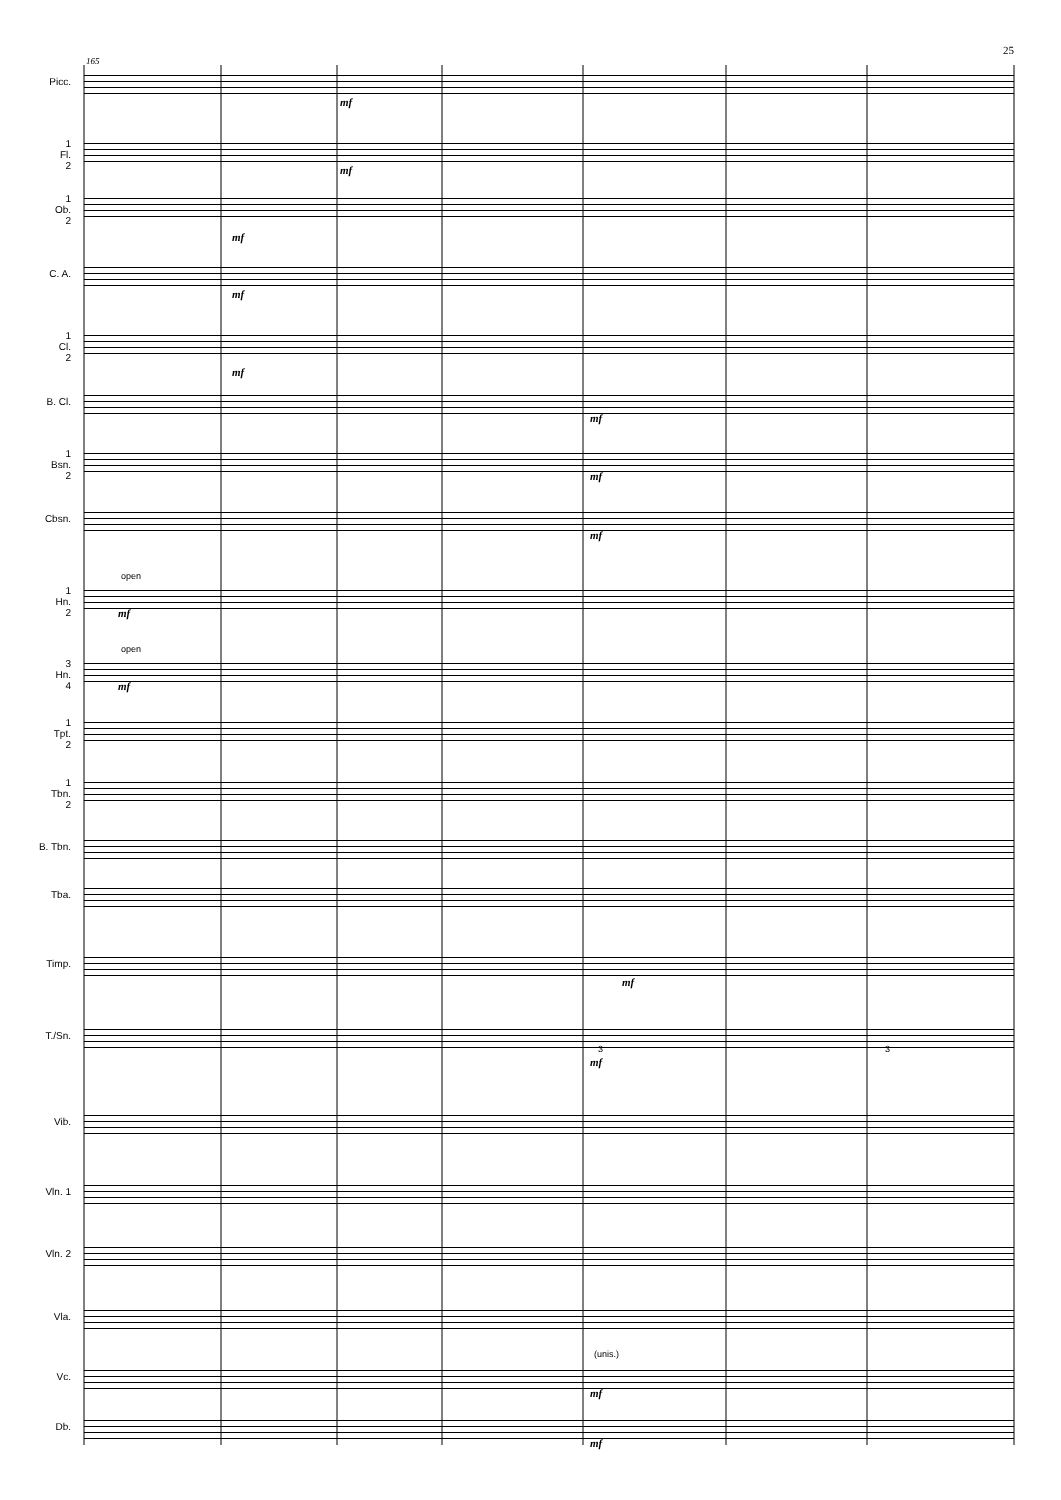25
165
Picc.
mf
1
Fl.
2
mf
1
Ob.
2
mf
C. A.
mf
1
Cl.
2
mf
B. Cl.
mf
1
Bsn.
2
mf
Cbsn.
mf
open
1
Hn.
2
mf
open
3
Hn.
4
mf
1
Tpt.
2
1
Tbn.
2
B. Tbn.
Tba.
Timp.
mf
T./Sn.
3 3
mf
Vib.
Vln. 1
Vln. 2
Vla.
(unis.)
Vc.
mf
Db.
mf